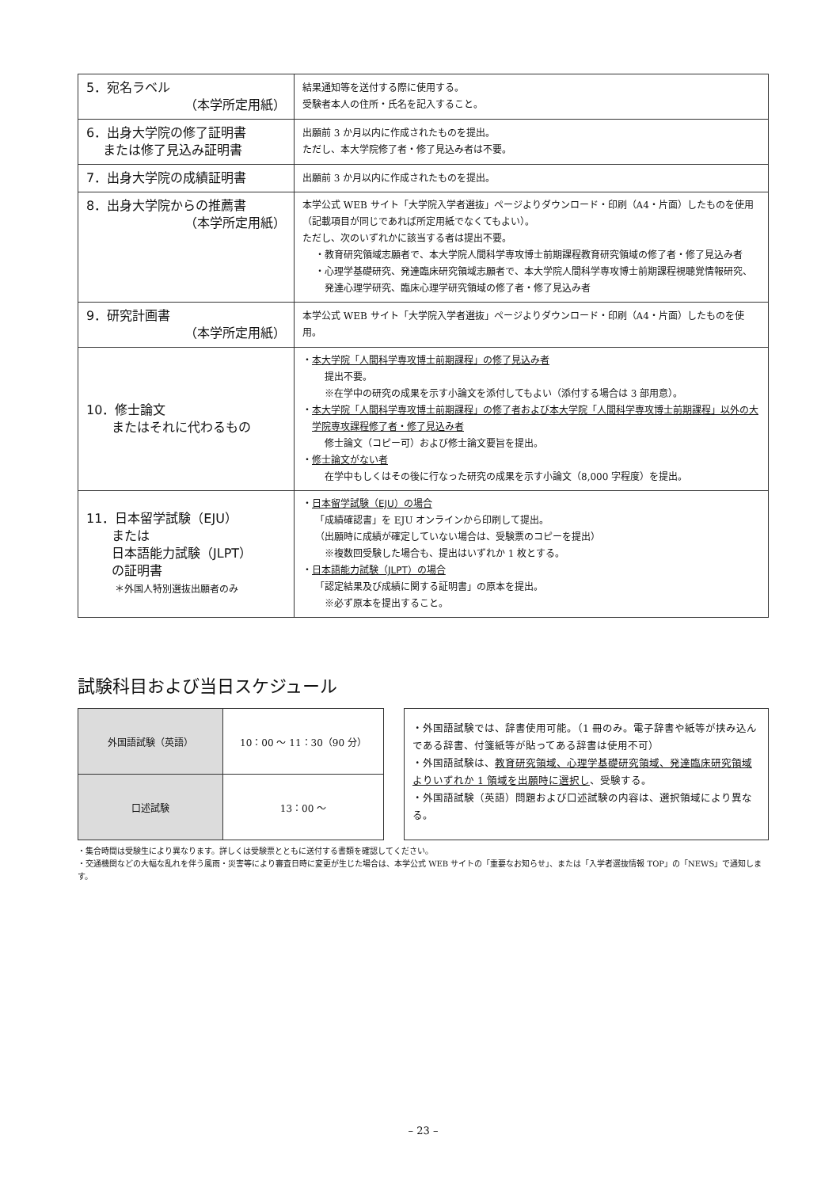| 5．宛名ラベル （本学所定用紙） | 結果通知等を送付する際に使用する。 受験者本人の住所・氏名を記入すること。 |
| 6．出身大学院の修了証明書 または修了見込み証明書 | 出願前 3 か月以内に作成されたものを提出。 ただし、本大学院修了者・修了見込み者は不要。 |
| 7．出身大学院の成績証明書 | 出願前 3 か月以内に作成されたものを提出。 |
| 8．出身大学院からの推薦書 （本学所定用紙） | 本学公式 WEB サイト「大学院入学者選抜」ページよりダウンロード・印刷（A4・片面）したものを使用（記載項目が同じであれば所定用紙でなくてもよい）。 ただし、次のいずれかに該当する者は提出不要。 ・教育研究領域志願者で、本大学院人間科学専攻博士前期課程教育研究領域の修了者・修了見込み者 ・心理学基礎研究、発達臨床研究領域志願者で、本大学院人間科学専攻博士前期課程視聴覚情報研究、発達心理学研究、臨床心理学研究領域の修了者・修了見込み者 |
| 9．研究計画書 （本学所定用紙） | 本学公式 WEB サイト「大学院入学者選抜」ページよりダウンロード・印刷（A4・片面）したものを使用。 |
| 10．修士論文 またはそれに代わるもの | ・ 本大学院「人間科学専攻博士前期課程」の修了見込み者 提出不要。 ※在学中の研究の成果を示す小論文を添付してもよい（添付する場合は 3 部用意）。 ・ 本大学院「人間科学専攻博士前期課程」の修了者および本大学院「人間科学専攻博士前期課程」以外の大学院専攻課程修了者・修了見込み者 修士論文（コピー可）および修士論文要旨を提出。 ・ 修士論文がない者 在学中もしくはその後に行なった研究の成果を示す小論文（8,000 字程度）を提出。 |
| 11．日本留学試験（EJU） または 日本語能力試験（JLPT） の証明書 ＊外国人特別選抜出願者のみ | ・ 日本留学試験（EJU）の場合 「成績確認書」を EJU オンラインから印刷して提出。 （出願時に成績が確定していない場合は、受験票のコピーを提出） ※複数回受験した場合も、提出はいずれか 1 枚とする。 ・ 日本語能力試験（JLPT）の場合 「認定結果及び成績に関する証明書」の原本を提出。 ※必ず原本を提出すること。 |
試験科目および当日スケジュール
| 外国語試験（英語） | 10：00 ～ 11：30（90 分） |
| 口述試験 | 13：00 ～ |
・外国語試験では、辞書使用可能。（1 冊のみ。電子辞書や紙等が挟み込んである辞書、付箋紙等が貼ってある辞書は使用不可）
・外国語試験は、教育研究領域、心理学基礎研究領域、発達臨床研究領域よりいずれか 1 領域を出願時に選択し、受験する。
・外国語試験（英語）問題および口述試験の内容は、選択領域により異なる。
・集合時間は受験生により異なります。詳しくは受験票とともに送付する書類を確認してください。
・交通機関などの大幅な乱れを伴う風雨・災害等により審査日時に変更が生じた場合は、本学公式 WEB サイトの「重要なお知らせ」、または「入学者選抜情報 TOP」の「NEWS」で通知します。
– 23 –